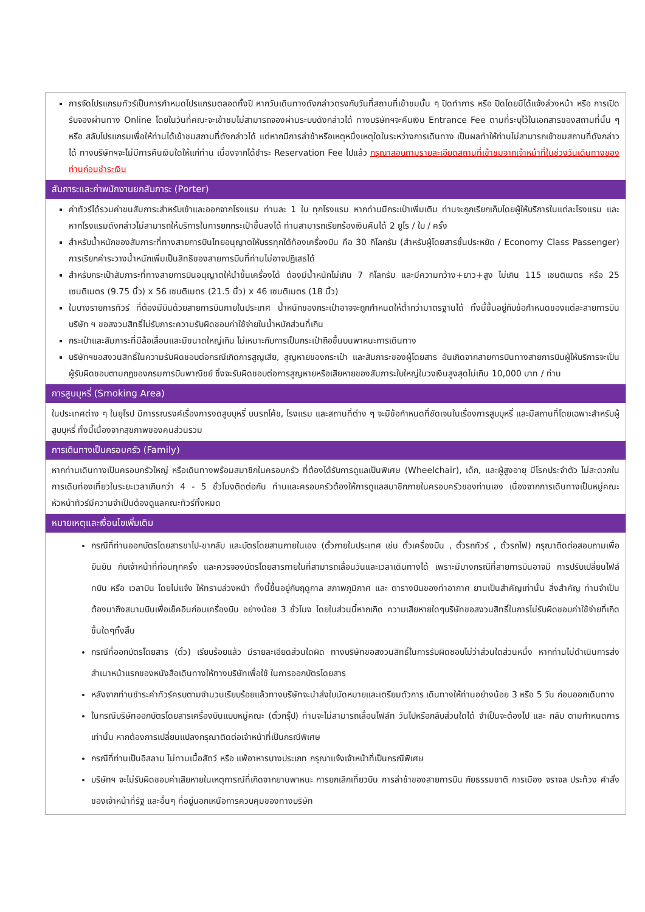การจัดโปรแกรมทัวร์เป็นการกำหนดโปรแกรมตลอดทั้งปี หากวันเดินทางดังกล่าวตรงกับวันที่สถานที่เข้าชมนั้น ๆ ปิดทำการ หรือ ปิดโดยมิได้แจ้งล่วงหน้า หรือ การเปิดรับจองผ่านทาง Online โดยในวันที่คณะจะเข้าชมไม่สามารถจองผ่านระบบดังกล่าวได้ ทางบริษัทฯจะคืนเงิน Entrance Fee ตามที่ระบุไว้ในเอกสารของสถานที่นั้น ๆ หรือ สลับโปรแกรมเพื่อให้ท่านได้เข้าชมสถานที่ดังกล่าวได้ แต่หากมีการล่าช้าหรือเหตุหนึ่งเหตุใดในระหว่างการเดินทาง เป็นผลทำให้ท่านไม่สามารถเข้าชมสถานที่ดังกล่าวได้ ทางบริษัทฯจะไม่มีการคืนเงินใดให้แก่ท่าน เนื่องจากได้ชำระ Reservation Fee ไปแล้ว กรุณาสอบถามรายละเอียดสถานที่เข้าชมจากเจ้าหน้าที่ในช่วงวันเดินทางของท่านก่อนชำระเงิน
สัมภาระและค่าพนักงานยกสัมภาระ (Porter)
ค่าทัวร์ได้รวมค่าขนสัมภาระสำหรับเข้าและออกจากโรงแรม ท่านละ 1 ใบ ทุกโรงแรม หากท่านมีกระเป๋าเพิ่มเติม ท่านจะถูกเรียกเก็บโดยผู้ให้บริการในแต่ละโรงแรม และหากโรงแรมดังกล่าวไม่สามารถให้บริการในการยกกระเป๋าขึ้นลงได้ ท่านสามารถเรียกร้องเงินคืนได้ 2 ยูโร / ใบ / ครั้ง
สำหรับน้ำหนักของสัมภาระที่ทางสายการบินไทยอนุญาตให้บรรทุกใต้ท้องเครื่องบิน คือ 30 กิโลกรัม (สำหรับผู้โดยสารชั้นประหยัด / Economy Class Passenger) การเรียกค่าระวางน้ำหนักเพิ่มเป็นสิทธิของสายการบินที่ท่านไม่อาจปฏิเสธได้
สำหรับกระเป๋าสัมภาระที่ทางสายการบินอนุญาตให้นำขึ้นเครื่องได้ ต้องมีน้ำหนักไม่เกิน 7 กิโลกรัม และมีความกว้าง+ยาว+สูง ไม่เกิน 115 เซนติเมตร หรือ 25 เซนติเมตร (9.75 นิ้ว) x 56 เซนติเมตร (21.5 นิ้ว) x 46 เซนติเมตร (18 นิ้ว)
ในบางรายการทัวร์ ที่ต้องมีบินด้วยสายการบินภายในประเทศ น้ำหนักของกระเป๋าอาจจะถูกกำหนดให้ต่ำกว่ามาตรฐานได้ ทั้งนี้ขึ้นอยู่กับข้อกำหนดของแต่ละสายการบิน บริษัท ฯ ขอสงวนสิทธิ์ไม่รับภาระความรับผิดชอบค่าใช้จ่ายในน้ำหนักส่วนที่เกิน
กระเป๋าและสัมภาระที่มีล้อเลื่อนและมีขนาดใหญ่เกิน ไม่เหมาะกับการเป็นกระเป๋าถือขึ้นบนพาหนะการเดินทาง
บริษัทฯขอสงวนสิทธิ์ในความรับผิดชอบต่อกรณีเกิดการสูญเสีย, สูญหายของกระเป๋า และสัมภาระของผู้โดยสาร อันเกิดจากสายการบินทางสายการบินผู้ให้บริการจะเป็นผู้รับผิดชอบตามกฎของกรมการบินพาณิชย์ ซึ่งจะรับผิดชอบต่อการสูญหายหรือเสียหายของสัมภาระใบใหญ่ในวงเงินสูงสุดไม่เกิน 10,000 บาท / ท่าน
การสูบบุหรี่ (Smoking Area)
ในประเทศต่าง ๆ ในยุโรป มีการรณรงค์เรื่องการงดสูบบุหรี่ บนรถโค้ช, โรงแรม และสถานที่ต่าง ๆ จะมีข้อกำหนดที่ชัดเจนในเรื่องการสูบบุหรี่ และมีสถานที่โดยเฉพาะสำหรับผู้สูบบุหรี่ ทั้งนี้เนื่องจากสุขภาพของคนส่วนรวม
การเดินทางเป็นครอบครัว (Family)
หากท่านเดินทางเป็นครอบครัวใหญ่ หรือเดินทางพร้อมสมาชิกในครอบครัว ที่ต้องได้รับการดูแลเป็นพิเศษ (Wheelchair), เด็ก, และผู้สูงอายุ มีโรคประจำตัว ไม่สะดวกในการเดินท่องเที่ยวในระยะเวลาเกินกว่า 4 - 5 ชั่วโมงติดต่อกัน ท่านและครอบครัวต้องให้การดูแลสมาชิกภายในครอบครัวของท่านเอง เนื่องจากการเดินทางเป็นหมู่คณะ หัวหน้าทัวร์มีความจำเป็นต้องดูแลคณะทัวร์ทั้งหมด
หมายเหตุและเงื่อนไขเพิ่มเติม
กรณีที่ท่านออกบัตรโดยสารขาไป-ขากลับ และบัตรโดยสานภายในเอง (ตั๋วภายในประเทศ เช่น ตั๋วเครื่องบิน , ตั๋วรถทัวร์ , ตั๋วรถไฟ) กรุณาติดต่อสอบถามเพื่อยืนยัน กับเจ้าหน้าที่ก่อนทุกครั้ง และควรจองบัตรโดยสารภายในที่สามารถเลื่อนวันและเวลาเดินทางได้ เพราะมีบางกรณีที่สายการบินอาจมี การปรับเปลี่ยนไฟล์ทบิน หรือ เวลาบิน โดยไม่แจ้ง ให้ทราบล่วงหน้า ทั้งนี้ขึ้นอยู่กับฤดูกาล สภาพภูมิกาศ และ ตารางบินของท่าอากาศ ยานเป็นสำคัญเท่านั้น สิ่งสำคัญ ท่านจำเป็นต้องมาถึงสนามบินเพื่อเช็คอินก่อนเครื่องบิน อย่างน้อย 3 ชั่วโมง โดยในส่วนนี้หากเกิด ความเสียหายใดๆบริษัทขอสงวนสิทธิ์ในการไม่รับผิดชอบค่าใช้จ่ายที่เกิดขึ้นใดๆทั้งสิ้น
กรณีที่ออกบัตรโดยสาร (ตั๋ว) เรียบร้อยแล้ว มีรายละเอียดส่วนใดผิด ทางบริษัทขอสงวนสิทธิ์ในการรับผิดชอบไม่ว่าส่วนใดส่วนหนึ่ง หากท่านไม่ดำเนินการส่งสำเนาหน้าแรกของหนังสือเดินทางให้ทางบริษัทเพื่อใช้ ในการออกบัตรโดยสาร
หลังจากท่านชำระค่าทัวร์ครบตามจำนวนเรียบร้อยแล้วทางบริษัทจะนำส่งใบนัดหมายและเตรียมตัวการ เดินทางให้ท่านอย่างน้อย 3 หรือ 5 วัน ก่อนออกเดินทาง
ในกรณีบริษัทออกบัตรโดยสารเครื่องบินแบบหมู่คณะ (ตั๋วกรุ๊ป) ท่านจะไม่สามารถเลื่อนไฟล์ท วันไปหรือกลับส่วนใดได้ จำเป็นจะต้องไป และ กลับ ตามกำหนดการเท่านั้น หากต้องการเปลี่ยนแปลงกรุณาติดต่อเจ้าหน้าที่เป็นกรณีพิเศษ
กรณีที่ท่านเป็นอิสลาม ไม่ทานเนื้อสัตว์ หรือ แพ้อาหารบางประเภท กรุณาแจ้งเจ้าหน้าที่เป็นกรณีพิเศษ
บริษัทฯ จะไม่รับผิดชอบค่าเสียหายในเหตุการณ์ที่เกิดจากยานพาหนะ การยกเลิกเที่ยวบิน การล่าช้าของสายการบิน ภัยธรรมชาติ การเมือง จราจล ประท้วง คำสั่งของเจ้าหน้าที่รัฐ และอื่นๆ ที่อยู่นอกเหนือการควบคุมของทางบริษัท